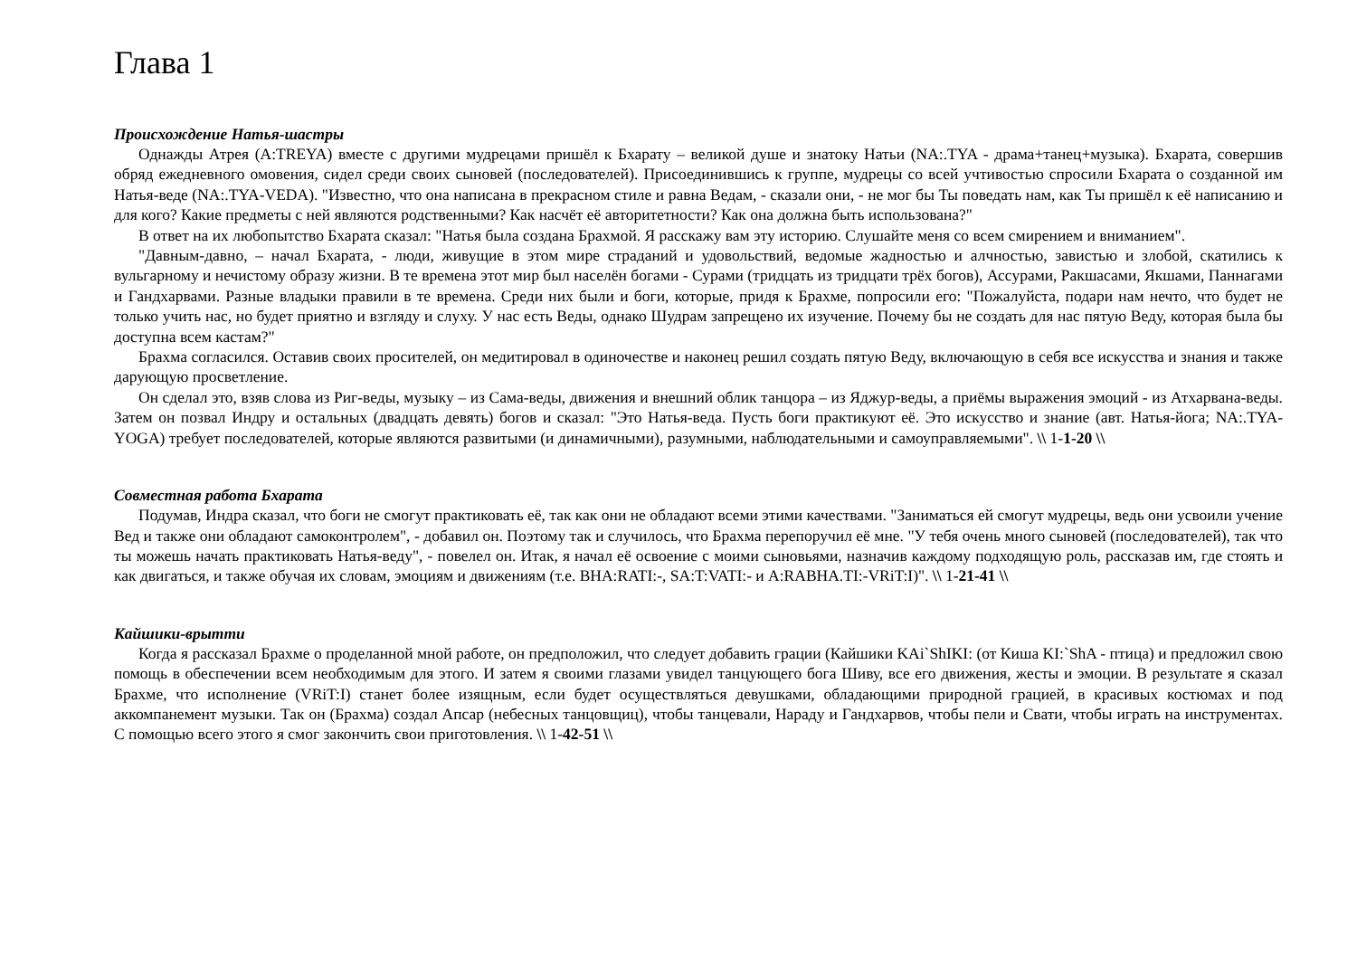Глава 1
Происхождение Натья-шастры
Однажды Атрея (A:TREYA) вместе с другими мудрецами пришёл к Бхарату – великой душе и знатоку Натьи (NA:.TYA - драма+танец+музыка). Бхарата, совершив обряд ежедневного омовения, сидел среди своих сыновей (последователей). Присоединившись к группе, мудрецы со всей учтивостью спросили Бхарата о созданной им Натья-веде (NA:.TYA-VEDA). "Известно, что она написана в прекрасном стиле и равна Ведам, - сказали они, - не мог бы Ты поведать нам, как Ты пришёл к её написанию и для кого? Какие предметы с ней являются родственными? Как насчёт её авторитетности? Как она должна быть использована?"
В ответ на их любопытство Бхарата сказал: "Натья была создана Брахмой. Я расскажу вам эту историю. Слушайте меня со всем смирением и вниманием".
"Давным-давно, – начал Бхарата, - люди, живущие в этом мире страданий и удовольствий, ведомые жадностью и алчностью, завистью и злобой, скатились к вульгарному и нечистому образу жизни. В те времена этот мир был населён богами - Сурами (тридцать из тридцати трёх богов), Ассурами, Ракшасами, Якшами, Паннагами и Гандхарвами. Разные владыки правили в те времена. Среди них были и боги, которые, придя к Брахме, попросили его: "Пожалуйста, подари нам нечто, что будет не только учить нас, но будет приятно и взгляду и слуху. У нас есть Веды, однако Шудрам запрещено их изучение. Почему бы не создать для нас пятую Веду, которая была бы доступна всем кастам?"
Брахма согласился. Оставив своих просителей, он медитировал в одиночестве и наконец решил создать пятую Веду, включающую в себя все искусства и знания и также дарующую просветление.
Он сделал это, взяв слова из Риг-веды, музыку – из Сама-веды, движения и внешний облик танцора – из Яджур-веды, а приёмы выражения эмоций - из Атхарвана-веды. Затем он позвал Индру и остальных (двадцать девять) богов и сказал: "Это Натья-веда. Пусть боги практикуют её. Это искусство и знание (авт. Натья-йога; NA:.TYA-YOGA) требует последователей, которые являются развитыми (и динамичными), разумными, наблюдательными и самоуправляемыми". \\ 1-1-20 \\
Совместная работа Бхарата
Подумав, Индра сказал, что боги не смогут практиковать её, так как они не обладают всеми этими качествами. "Заниматься ей смогут мудрецы, ведь они усвоили учение Вед и также они обладают самоконтролем", - добавил он. Поэтому так и случилось, что Брахма перепоручил её мне. "У тебя очень много сыновей (последователей), так что ты можешь начать практиковать Натья-веду", - повелел он. Итак, я начал её освоение с моими сыновьями, назначив каждому подходящую роль, рассказав им, где стоять и как двигаться, и также обучая их словам, эмоциям и движениям (т.е. BHA:RATI:-, SA:T:VATI:- и A:RABHA.TI:-VRiT:I)". \\ 1-21-41 \\
Кайшики-врытти
Когда я рассказал Брахме о проделанной мной работе, он предположил, что следует добавить грации (Кайшики KAi`ShIKI: (от Киша KI:`ShA - птица) и предложил свою помощь в обеспечении всем необходимым для этого. И затем я своими глазами увидел танцующего бога Шиву, все его движения, жесты и эмоции. В результате я сказал Брахме, что исполнение (VRiT:I) станет более изящным, если будет осуществляться девушками, обладающими природной грацией, в красивых костюмах и под аккомпанемент музыки. Так он (Брахма) создал Апсар (небесных танцовщиц), чтобы танцевали, Нараду и Гандхарвов, чтобы пели и Свати, чтобы играть на инструментах. С помощью всего этого я смог закончить свои приготовления. \\ 1-42-51 \\